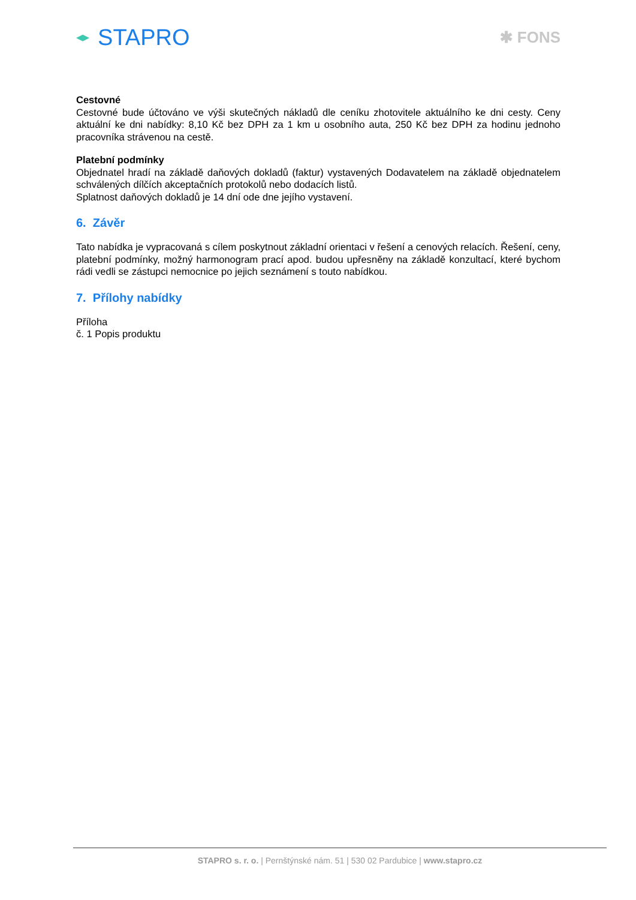◂▸ STAPRO
✱ FONS
Cestovné
Cestovné bude účtováno ve výši skutečných nákladů dle ceníku zhotovitele aktuálního ke dni cesty. Ceny aktuální ke dni nabídky: 8,10 Kč bez DPH za 1 km u osobního auta, 250 Kč bez DPH za hodinu jednoho pracovníka strávenou na cestě.
Platební podmínky
Objednatel hradí na základě daňových dokladů (faktur) vystavených Dodavatelem na základě objednatelem schválených dílčích akceptačních protokolů nebo dodacích listů.
Splatnost daňových dokladů je 14 dní ode dne jejího vystavení.
6. Závěr
Tato nabídka je vypracovaná s cílem poskytnout základní orientaci v řešení a cenových relacích. Řešení, ceny, platební podmínky, možný harmonogram prací apod. budou upřesněny na základě konzultací, které bychom rádi vedli se zástupci nemocnice po jejich seznámení s touto nabídkou.
7. Přílohy nabídky
Příloha
č. 1 Popis produktu
STAPRO s. r. o. | Pernštýnské nám. 51 | 530 02 Pardubice | www.stapro.cz